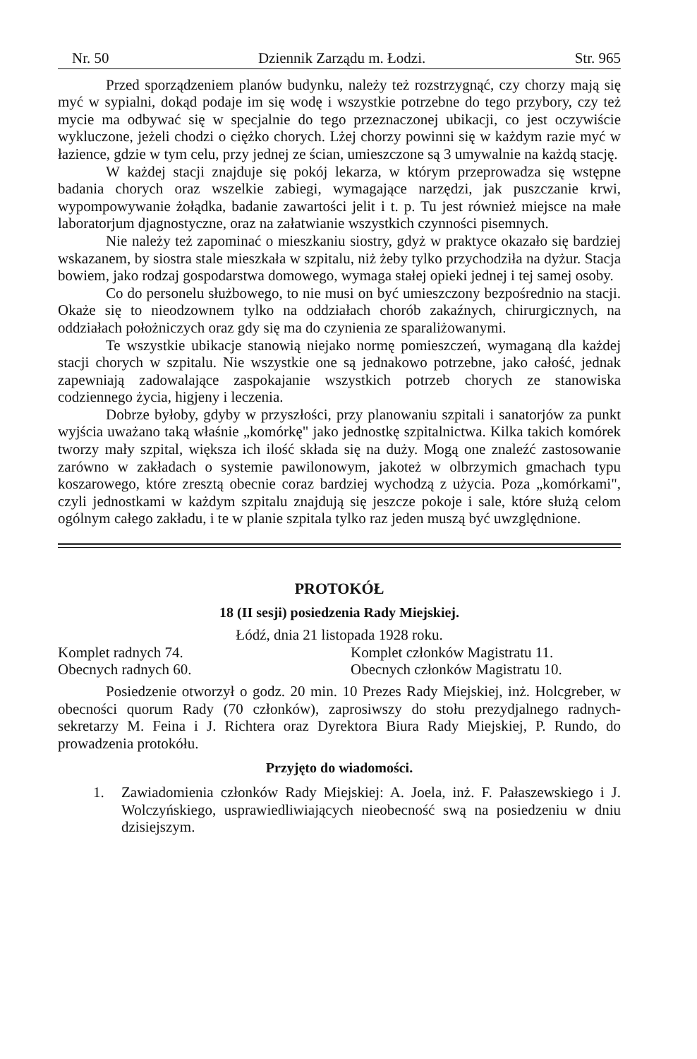Nr. 50 Dziennik Zarządu m. Łodzi. Str. 965
Przed sporządzeniem planów budynku, należy też rozstrzygnąć, czy chorzy mają się myć w sypialni, dokąd podaje im się wodę i wszystkie potrzebne do tego przybory, czy też mycie ma odbywać się w specjalnie do tego przeznaczonej ubikacji, co jest oczywiście wykluczone, jeżeli chodzi o ciężko chorych. Lżej chorzy powinni się w każdym razie myć w łazience, gdzie w tym celu, przy jednej ze ścian, umieszczone są 3 umywalnie na każdą stację.
W każdej stacji znajduje się pokój lekarza, w którym przeprowadza się wstępne badania chorych oraz wszelkie zabiegi, wymagające narzędzi, jak puszczanie krwi, wypompowywanie żołądka, badanie zawartości jelit i t. p. Tu jest również miejsce na małe laboratorjum djagnostyczne, oraz na załatwianie wszystkich czynności pisemnych.
Nie należy też zapominać o mieszkaniu siostry, gdyż w praktyce okazało się bardziej wskazanem, by siostra stale mieszkała w szpitalu, niż żeby tylko przychodziła na dyżur. Stacja bowiem, jako rodzaj gospodarstwa domowego, wymaga stałej opieki jednej i tej samej osoby.
Co do personelu służbowego, to nie musi on być umieszczony bezpośrednio na stacji. Okaże się to nieodzownem tylko na oddziałach chorób zakaźnych, chirurgicznych, na oddziałach położniczych oraz gdy się ma do czynienia ze sparaliżowanymi.
Te wszystkie ubikacje stanowią niejako normę pomieszczeń, wymaganą dla każdej stacji chorych w szpitalu. Nie wszystkie one są jednakowo potrzebne, jako całość, jednak zapewniają zadowalające zaspokajanie wszystkich potrzeb chorych ze stanowiska codziennego życia, higjeny i leczenia.
Dobrze byłoby, gdyby w przyszłości, przy planowaniu szpitali i sanatorjów za punkt wyjścia uważano taką właśnie „komórkę" jako jednostkę szpitalnictwa. Kilka takich komórek tworzy mały szpital, większa ich ilość składa się na duży. Mogą one znaleźć zastosowanie zarówno w zakładach o systemie pawilonowym, jakoteż w olbrzymich gmachach typu koszarowego, które zresztą obecnie coraz bardziej wychodzą z użycia. Poza „komórkami", czyli jednostkami w każdym szpitalu znajdują się jeszcze pokoje i sale, które służą celom ogólnym całego zakładu, i te w planie szpitala tylko raz jeden muszą być uwzględnione.
PROTOKÓŁ
18 (II sesji) posiedzenia Rady Miejskiej.
Łódź, dnia 21 listopada 1928 roku.
Komplet radnych 74.
Obecnych radnych 60.
Komplet członków Magistratu 11.
Obecnych członków Magistratu 10.
Posiedzenie otworzył o godz. 20 min. 10 Prezes Rady Miejskiej, inż. Holcgreber, w obecności quorum Rady (70 członków), zaprosiwszy do stołu prezydjalnego radnych-sekretarzy M. Feina i J. Richtera oraz Dyrektora Biura Rady Miejskiej, P. Rundo, do prowadzenia protokółu.
Przyjęto do wiadomości.
1. Zawiadomienia członków Rady Miejskiej: A. Joela, inż. F. Pałaszewskiego i J. Wolczyńskiego, usprawiedliwiających nieobecność swą na posiedzeniu w dniu dzisiejszym.